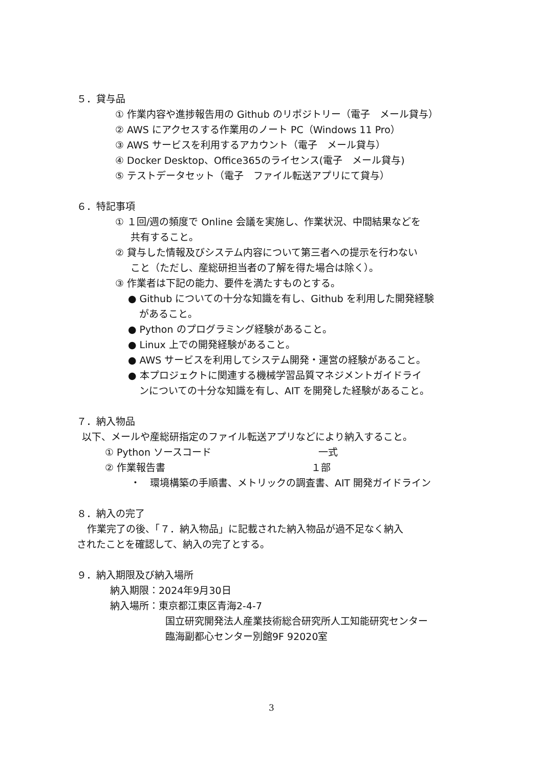５．貸与品
① 作業内容や進捗報告用の Github のリポジトリー（電子　メール貸与）
② AWS にアクセスする作業用のノート PC（Windows 11 Pro）
③ AWS サービスを利用するアカウント（電子　メール貸与）
④ Docker Desktop、Office365のライセンス(電子　メール貸与)
⑤ テストデータセット（電子　ファイル転送アプリにて貸与）
６．特記事項
① １回/週の頻度で Online 会議を実施し、作業状況、中間結果などを
共有すること。
② 貸与した情報及びシステム内容について第三者への提示を行わない
こと（ただし、産総研担当者の了解を得た場合は除く）。
③ 作業者は下記の能力、要件を満たすものとする。
● Github についての十分な知識を有し、Github を利用した開発経験
があること。
● Python のプログラミング経験があること。
● Linux 上での開発経験があること。
● AWS サービスを利用してシステム開発・運営の経験があること。
● 本プロジェクトに関連する機械学習品質マネジメントガイドライ
ンについての十分な知識を有し、AIT を開発した経験があること。
７．納入物品
以下、メールや産総研指定のファイル転送アプリなどにより納入すること。
① Python ソースコード　　　　　　　　　　　一式
② 作業報告書　　　　　　　　　　　　　　　１部
・　環境構築の手順書、メトリックの調査書、AIT 開発ガイドライン
８．納入の完了
作業完了の後、「７．納入物品」に記載された納入物品が過不足なく納入
されたことを確認して、納入の完了とする。
９．納入期限及び納入場所
納入期限：2024年9月30日
納入場所：東京都江東区青海2-4-7
国立研究開発法人産業技術総合研究所人工知能研究センター
臨海副都心センター別館9F 92020室
3